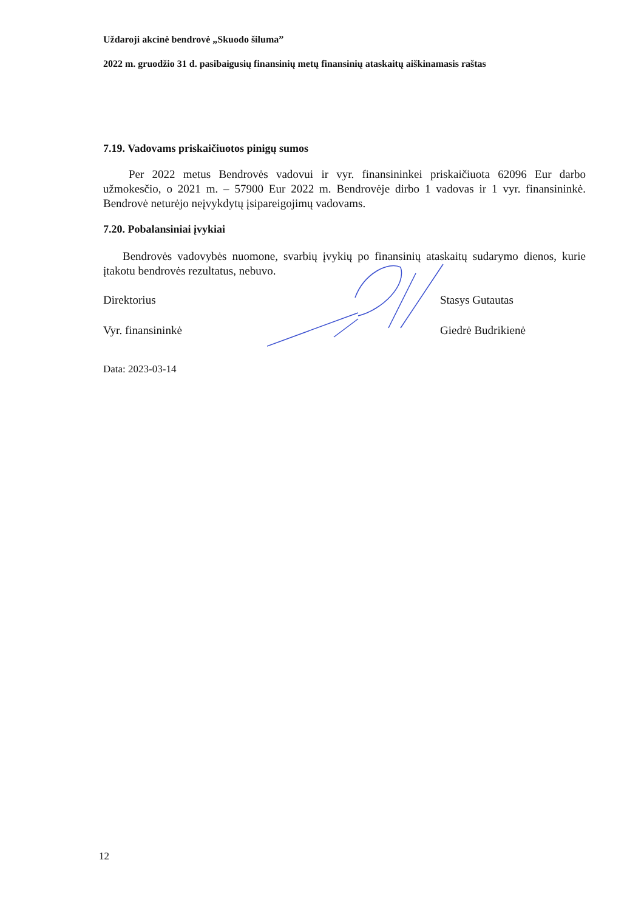Uždaroji akcinė bendrovė „Skuodo šiluma”
2022 m. gruodžio 31 d. pasibaigusių finansinių metų finansinių ataskaitų aiškinamasis raštas
7.19. Vadovams priskaičiuotos pinigų sumos
Per 2022 metus Bendrovės vadovui ir vyr. finansininkei priskaičiuota 62096 Eur darbo užmokesčio, o 2021 m. – 57900 Eur 2022 m. Bendrovėje dirbo 1 vadovas ir 1 vyr. finansininkė. Bendrovė neturėjo neįvykdytų įsipareigojimų vadovams.
7.20. Pobalansiniai įvykiai
Bendrovės vadovybės nuomone, svarbių įvykių po finansinių ataskaitų sudarymo dienos, kurie įtakotu bendrovės rezultatus, nebuvo.
Direktorius Stasys Gutautas
Vyr. finansininkė Giedrė Budrikienė
Data: 2023-03-14
12